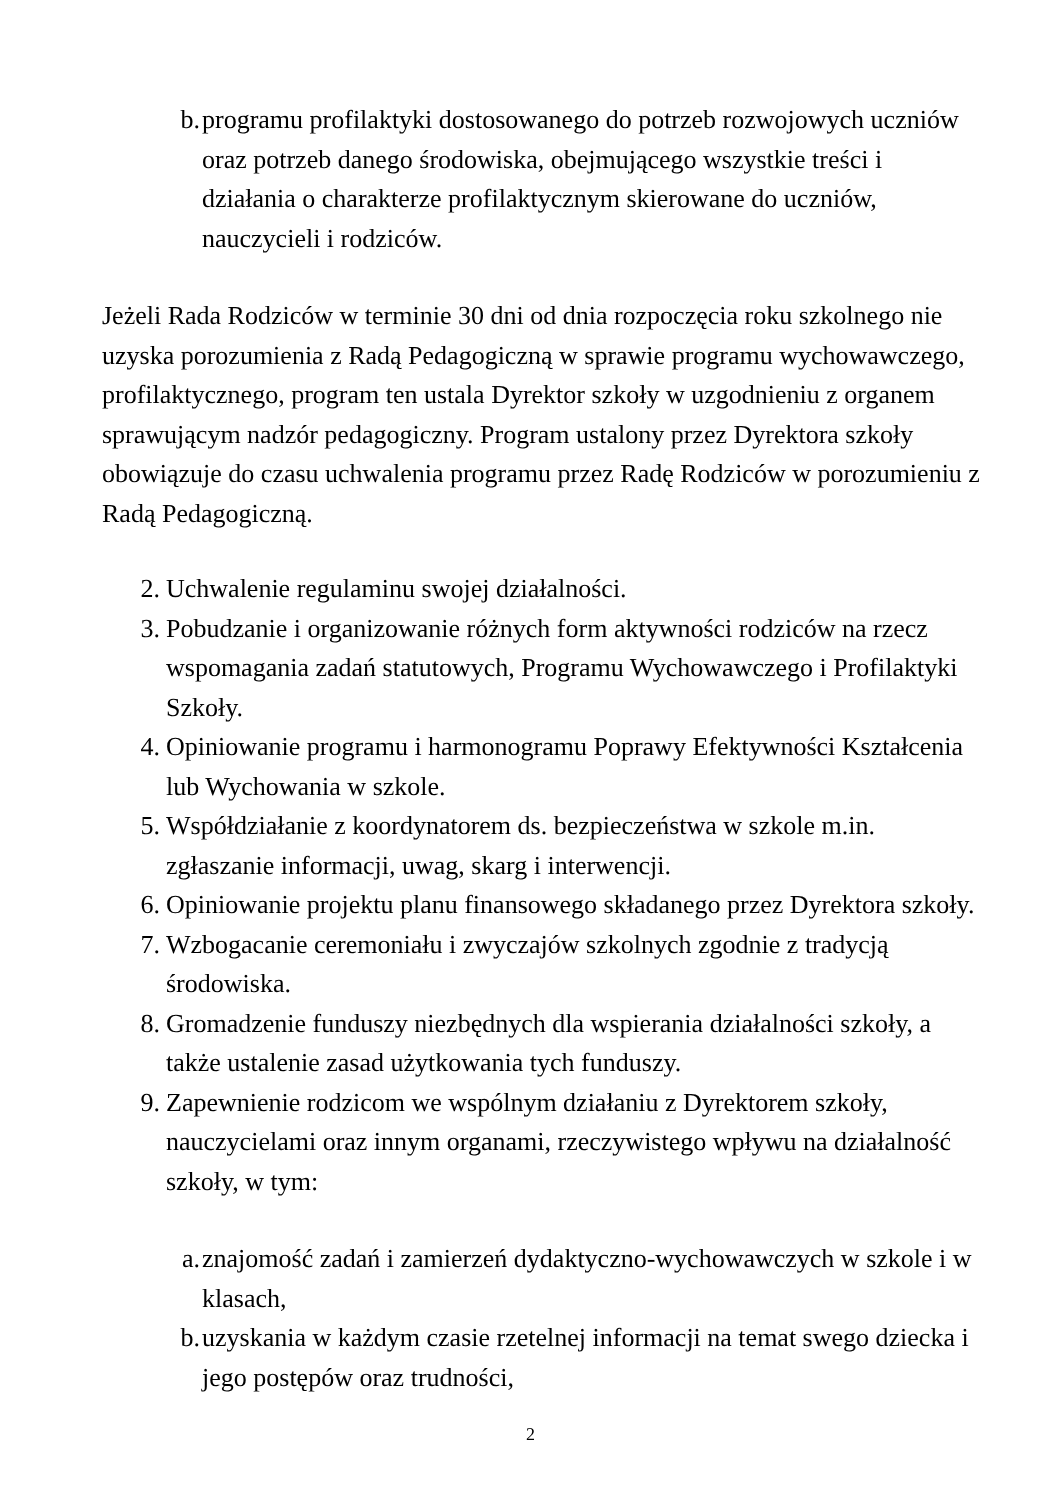b. programu profilaktyki dostosowanego do potrzeb rozwojowych uczniów oraz potrzeb danego środowiska, obejmującego wszystkie treści i działania o charakterze profilaktycznym skierowane do uczniów, nauczycieli i rodziców.
Jeżeli Rada Rodziców w terminie 30 dni od dnia rozpoczęcia roku szkolnego nie uzyska porozumienia z Radą Pedagogiczną w sprawie programu wychowawczego, profilaktycznego, program ten ustala Dyrektor szkoły w uzgodnieniu z organem sprawującym nadzór pedagogiczny. Program ustalony przez Dyrektora szkoły obowiązuje do czasu uchwalenia programu przez Radę Rodziców w porozumieniu z Radą Pedagogiczną.
2. Uchwalenie regulaminu swojej działalności.
3. Pobudzanie i organizowanie różnych form aktywności rodziców na rzecz wspomagania zadań statutowych, Programu Wychowawczego i Profilaktyki Szkoły.
4. Opiniowanie programu i harmonogramu Poprawy Efektywności Kształcenia lub Wychowania w szkole.
5. Współdziałanie z koordynatorem ds. bezpieczeństwa w szkole m.in. zgłaszanie informacji, uwag, skarg i interwencji.
6. Opiniowanie projektu planu finansowego składanego przez Dyrektora szkoły.
7. Wzbogacanie ceremoniału i zwyczajów szkolnych zgodnie z tradycją środowiska.
8. Gromadzenie funduszy niezbędnych dla wspierania działalności szkoły, a także ustalenie zasad użytkowania tych funduszy.
9. Zapewnienie rodzicom we wspólnym działaniu z Dyrektorem szkoły, nauczycielami oraz innym organami, rzeczywistego wpływu na działalność szkoły, w tym:
a. znajomość zadań i zamierzeń dydaktyczno-wychowawczych w szkole i w klasach,
b. uzyskania w każdym czasie rzetelnej informacji na temat swego dziecka i jego postępów oraz trudności,
2